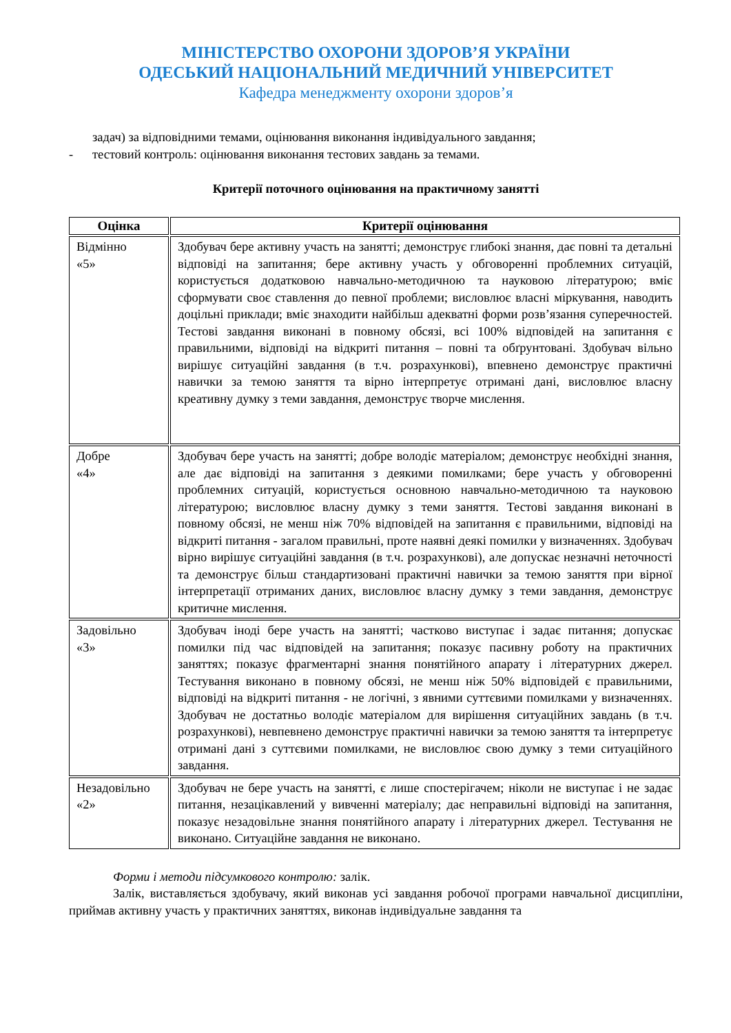МІНІСТЕРСТВО ОХОРОНИ ЗДОРОВ’Я УКРАЇНИ
ОДЕСЬКИЙ НАЦІОНАЛЬНИЙ МЕДИЧНИЙ УНІВЕРСИТЕТ
Кафедра менеджменту охорони здоров’я
задач) за відповідними темами, оцінювання виконання індивідуального завдання;
- тестовий контроль: оцінювання виконання тестових завдань за темами.
Критерії поточного оцінювання на практичному занятті
| Оцінка | Критерії оцінювання |
| --- | --- |
| Відмінно «5» | Здобувач бере активну участь на занятті; демонструє глибокі знання, дає повні та детальні відповіді на запитання; бере активну участь у обговоренні проблемних ситуацій, користується додатковою навчально-методичною та науковою літературою; вміє сформувати своє ставлення до певної проблеми; висловлює власні міркування, наводить доцільні приклади; вміє знаходити найбільш адекватні форми розв’язання суперечностей. Тестові завдання виконані в повному обсязі, всі 100% відповідей на запитання є правильними, відповіді на відкриті питання – повні та обґрунтовані. Здобувач вільно вирішує ситуаційні завдання (в т.ч. розрахункові), впевнено демонструє практичні навички за темою заняття та вірно інтерпретує отримані дані, висловлює власну креативну думку з теми завдання, демонструє творче мислення. |
| Добре «4» | Здобувач бере участь на занятті; добре володіє матеріалом; демонструє необхідні знання, але дає відповіді на запитання з деякими помилками; бере участь у обговоренні проблемних ситуацій, користується основною навчально-методичною та науковою літературою; висловлює власну думку з теми заняття. Тестові завдання виконані в повному обсязі, не менш ніж 70% відповідей на запитання є правильними, відповіді на відкриті питання - загалом правильні, проте наявні деякі помилки у визначеннях. Здобувач вірно вирішує ситуаційні завдання (в т.ч. розрахункові), але допускає незначні неточності та демонструє більш стандартизовані практичні навички за темою заняття при вірної інтерпретації отриманих даних, висловлює власну думку з теми завдання, демонструє критичне мислення. |
| Задовільно «3» | Здобувач іноді бере участь на занятті; частково виступає і задає питання; допускає помилки під час відповідей на запитання; показує пасивну роботу на практичних заняттях; показує фрагментарні знання понятійного апарату і літературних джерел. Тестування виконано в повному обсязі, не менш ніж 50% відповідей є правильними, відповіді на відкриті питання - не логічні, з явними суттєвими помилками у визначеннях. Здобувач не достатньо володіє матеріалом для вирішення ситуаційних завдань (в т.ч. розрахункові), невпевнено демонструє практичні навички за темою заняття та інтерпретує отримані дані з суттєвими помилками, не висловлює свою думку з теми ситуаційного завдання. |
| Незадовільно «2» | Здобувач не бере участь на занятті, є лише спостерігачем; ніколи не виступає і не задає питання, незацікавлений у вивченні матеріалу; дає неправильні відповіді на запитання, показує незадовільне знання понятійного апарату і літературних джерел. Тестування не виконано. Ситуаційне завдання не виконано. |
Форми і методи підсумкового контролю: залік.
Залік, виставляється здобувачу, який виконав усі завдання робочої програми навчальної дисципліни, приймав активну участь у практичних заняттях, виконав індивідуальне завдання та